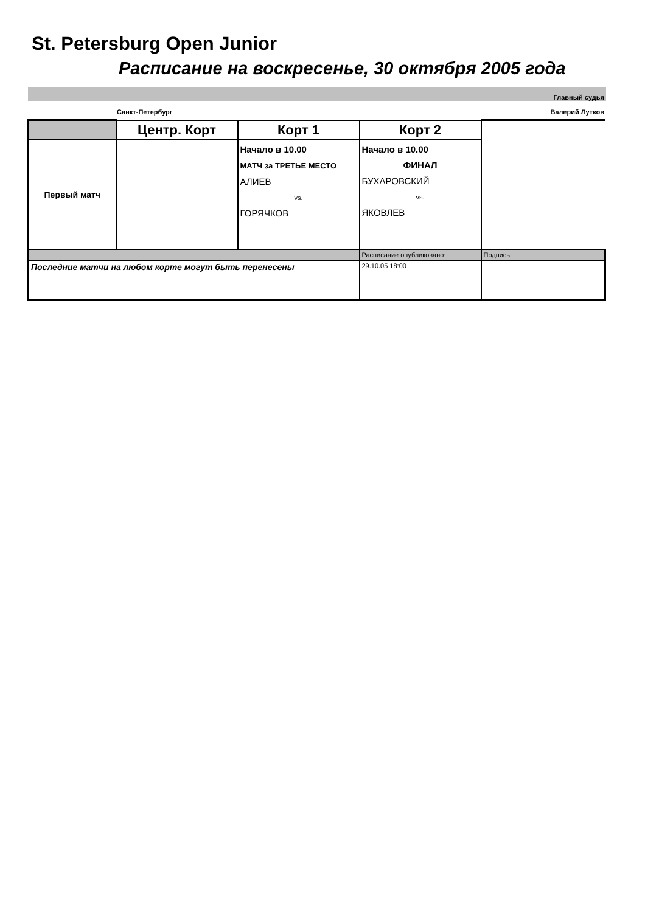St. Petersburg Open Junior
Расписание на воскресенье, 30 октября 2005 года
Главный судья
Санкт-Петербург Валерий Лутков
| | Центр. Корт | Корт 1 | Корт 2 | |
| Первый матч | | Начало в 10.00 МАТЧ за ТРЕТЬЕ МЕСТО АЛИЕВ vs. ГОРЯЧКОВ | Начало в 10.00 ФИНАЛ БУХАРОВСКИЙ vs. ЯКОВЛЕВ | |
| | | | Расписание опубликовано: | Подпись |
| Последние матчи на любом корте могут быть перенесены | | | 29.10.05 18:00 | |